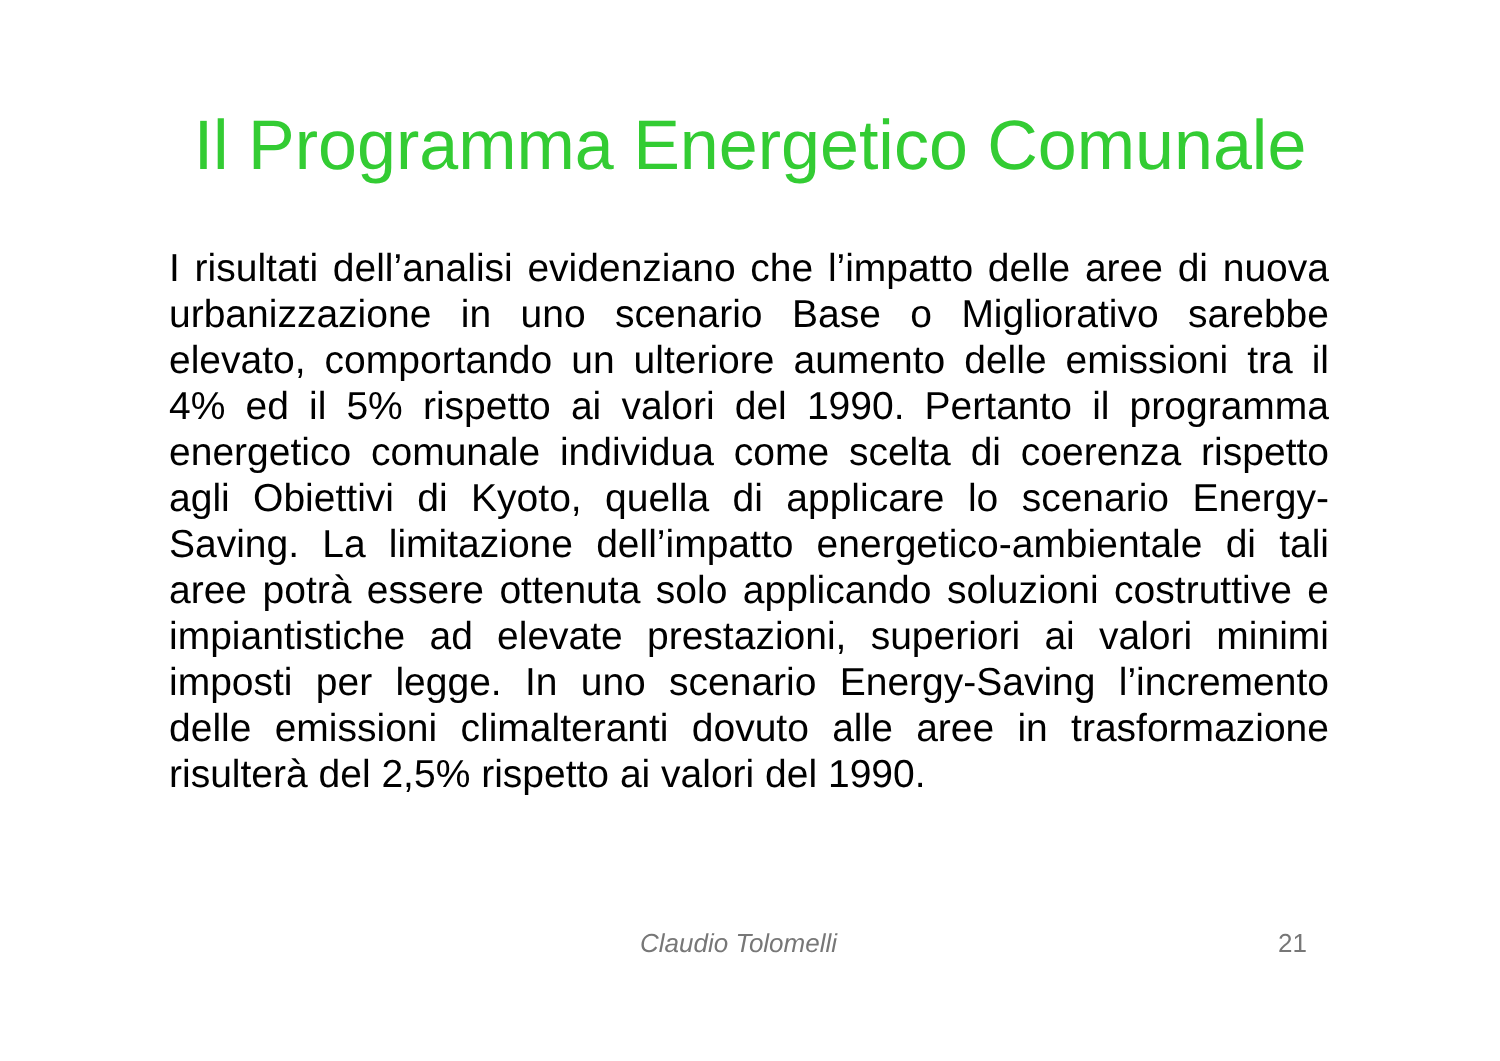Il Programma Energetico Comunale
I risultati dell’analisi evidenziano che l’impatto delle aree di nuova urbanizzazione in uno scenario Base o Migliorativo sarebbe elevato, comportando un ulteriore aumento delle emissioni tra il 4% ed il 5% rispetto ai valori del 1990. Pertanto il programma energetico comunale individua come scelta di coerenza rispetto agli Obiettivi di Kyoto, quella di applicare lo scenario Energy-Saving. La limitazione dell’impatto energetico-ambientale di tali aree potrà essere ottenuta solo applicando soluzioni costruttive e impiantistiche ad elevate prestazioni, superiori ai valori minimi imposti per legge. In uno scenario Energy-Saving l’incremento delle emissioni climalteranti dovuto alle aree in trasformazione risulterà del 2,5% rispetto ai valori del 1990.
Claudio Tolomelli 21